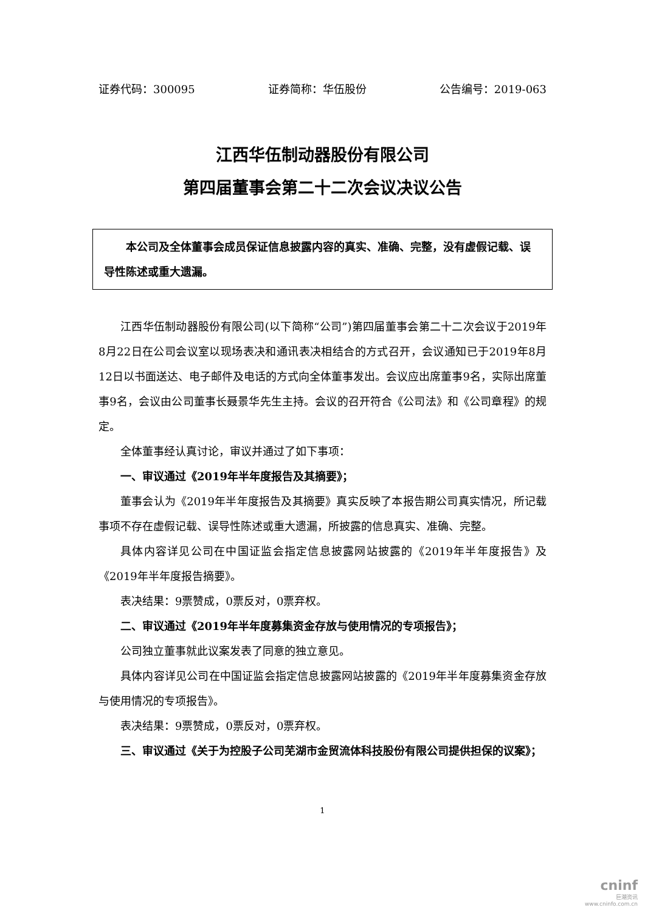证券代码：300095 证券简称：华伍股份 公告编号：2019-063
江西华伍制动器股份有限公司
第四届董事会第二十二次会议决议公告
本公司及全体董事会成员保证信息披露内容的真实、准确、完整，没有虚假记载、误导性陈述或重大遗漏。
江西华伍制动器股份有限公司(以下简称“公司”)第四届董事会第二十二次会议于2019年8月22日在公司会议室以现场表决和通讯表决相结合的方式召开，会议通知已于2019年8月12日以书面送达、电子邮件及电话的方式向全体董事发出。会议应出席董事9名，实际出席董事9名，会议由公司董事长聂景华先生主持。会议的召开符合《公司法》和《公司章程》的规定。
全体董事经认真讨论，审议并通过了如下事项：
一、审议通过《2019年半年度报告及其摘要》；
董事会认为《2019年半年度报告及其摘要》真实反映了本报告期公司真实情况，所记载事项不存在虚假记载、误导性陈述或重大遗漏，所披露的信息真实、准确、完整。
具体内容详见公司在中国证监会指定信息披露网站披露的《2019年半年度报告》及《2019年半年度报告摘要》。
表决结果：9票赞成，0票反对，0票弃权。
二、审议通过《2019年半年度募集资金存放与使用情况的专项报告》；
公司独立董事就此议案发表了同意的独立意见。
具体内容详见公司在中国证监会指定信息披露网站披露的《2019年半年度募集资金存放与使用情况的专项报告》。
表决结果：9票赞成，0票反对，0票弃权。
三、审议通过《关于为控股子公司芜湖市金贸流体科技股份有限公司提供担保的议案》；
1
cninf
巨潮资讯
www.cninfo.com.cn